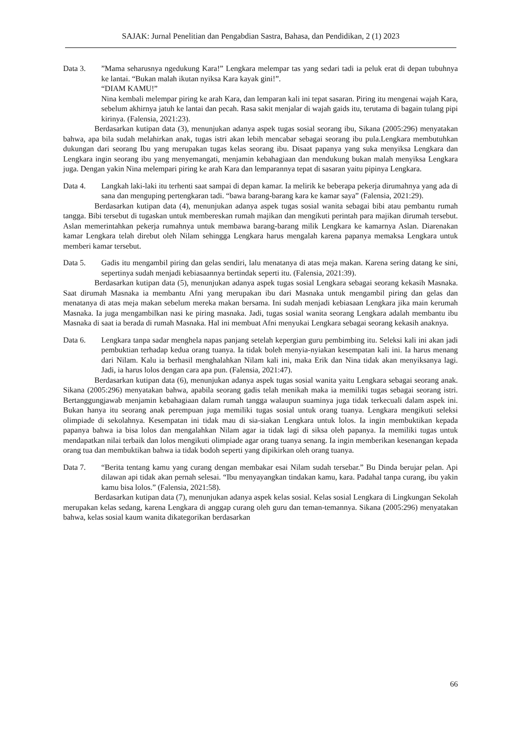SAJAK: Jurnal Penelitian dan Pengabdian Sastra, Bahasa, dan Pendidikan, 2 (1) 2023
Data 3. ”Mama seharusnya ngedukung Kara!” Lengkara melempar tas yang sedari tadi ia peluk erat di depan tubuhnya ke lantai. “Bukan malah ikutan nyiksa Kara kayak gini!”.
“DIAM KAMU!”
Nina kembali melempar piring ke arah Kara, dan lemparan kali ini tepat sasaran. Piring itu mengenai wajah Kara, sebelum akhirnya jatuh ke lantai dan pecah. Rasa sakit menjalar di wajah gaids itu, terutama di bagain tulang pipi kirinya. (Falensia, 2021:23).
Berdasarkan kutipan data (3), menunjukan adanya aspek tugas sosial seorang ibu, Sikana (2005:296) menyatakan bahwa, apa bila sudah melahirkan anak, tugas istri akan lebih mencabar sebagai seorang ibu pula.Lengkara membutuhkan dukungan dari seorang Ibu yang merupakan tugas kelas seorang ibu. Disaat papanya yang suka menyiksa Lengkara dan Lengkara ingin seorang ibu yang menyemangati, menjamin kebahagiaan dan mendukung bukan malah menyiksa Lengkara juga. Dengan yakin Nina melempari piring ke arah Kara dan lemparannya tepat di sasaran yaitu pipinya Lengkara.
Data 4. Langkah laki-laki itu terhenti saat sampai di depan kamar. Ia melirik ke beberapa pekerja dirumahnya yang ada di sana dan menguping pertengkaran tadi. “bawa barang-barang kara ke kamar saya” (Falensia, 2021:29).
Berdasarkan kutipan data (4), menunjukan adanya aspek tugas sosial wanita sebagai bibi atau pembantu rumah tangga. Bibi tersebut di tugaskan untuk membereskan rumah majikan dan mengikuti perintah para majikan dirumah tersebut. Aslan memerintahkan pekerja rumahnya untuk membawa barang-barang milik Lengkara ke kamarnya Aslan. Diarenakan kamar Lengkara telah direbut oleh Nilam sehingga Lengkara harus mengalah karena papanya memaksa Lengkara untuk memberi kamar tersebut.
Data 5. Gadis itu mengambil piring dan gelas sendiri, lalu menatanya di atas meja makan. Karena sering datang ke sini, sepertinya sudah menjadi kebiasaannya bertindak seperti itu. (Falensia, 2021:39).
Berdasarkan kutipan data (5), menunjukan adanya aspek tugas sosial Lengkara sebagai seorang kekasih Masnaka. Saat dirumah Masnaka ia membantu Afni yang merupakan ibu dari Masnaka untuk mengambil piring dan gelas dan menatanya di atas meja makan sebelum mereka makan bersama. Ini sudah menjadi kebiasaan Lengkara jika main kerumah Masnaka. Ia juga mengambilkan nasi ke piring masnaka. Jadi, tugas sosial wanita seorang Lengkara adalah membantu ibu Masnaka di saat ia berada di rumah Masnaka. Hal ini membuat Afni menyukai Lengkara sebagai seorang kekasih anaknya.
Data 6. Lengkara tanpa sadar menghela napas panjang setelah kepergian guru pembimbing itu. Seleksi kali ini akan jadi pembuktian terhadap kedua orang tuanya. Ia tidak boleh menyia-nyiakan kesempatan kali ini. Ia harus menang dari Nilam. Kalu ia berhasil menghalahkan Nilam kali ini, maka Erik dan Nina tidak akan menyiksanya lagi. Jadi, ia harus lolos dengan cara apa pun. (Falensia, 2021:47).
Berdasarkan kutipan data (6), menunjukan adanya aspek tugas sosial wanita yaitu Lengkara sebagai seorang anak. Sikana (2005:296) menyatakan bahwa, apabila seorang gadis telah menikah maka ia memiliki tugas sebagai seorang istri. Bertanggungjawab menjamin kebahagiaan dalam rumah tangga walaupun suaminya juga tidak terkecuali dalam aspek ini. Bukan hanya itu seorang anak perempuan juga memiliki tugas sosial untuk orang tuanya. Lengkara mengikuti seleksi olimpiade di sekolahnya. Kesempatan ini tidak mau di sia-siakan Lengkara untuk lolos. Ia ingin membuktikan kepada papanya bahwa ia bisa lolos dan mengalahkan Nilam agar ia tidak lagi di siksa oleh papanya. Ia memiliki tugas untuk mendapatkan nilai terbaik dan lolos mengikuti olimpiade agar orang tuanya senang. Ia ingin memberikan kesenangan kepada orang tua dan membuktikan bahwa ia tidak bodoh seperti yang dipikirkan oleh orang tuanya.
Data 7. “Berita tentang kamu yang curang dengan membakar esai Nilam sudah tersebar.” Bu Dinda berujar pelan. Api dilawan api tidak akan pernah selesai. “Ibu menyayangkan tindakan kamu, kara. Padahal tanpa curang, ibu yakin kamu bisa lolos.” (Falensia, 2021:58).
Berdasarkan kutipan data (7), menunjukan adanya aspek kelas sosial. Kelas sosial Lengkara di Lingkungan Sekolah merupakan kelas sedang, karena Lengkara di anggap curang oleh guru dan teman-temannya. Sikana (2005:296) menyatakan bahwa, kelas sosial kaum wanita dikategorikan berdasarkan
66